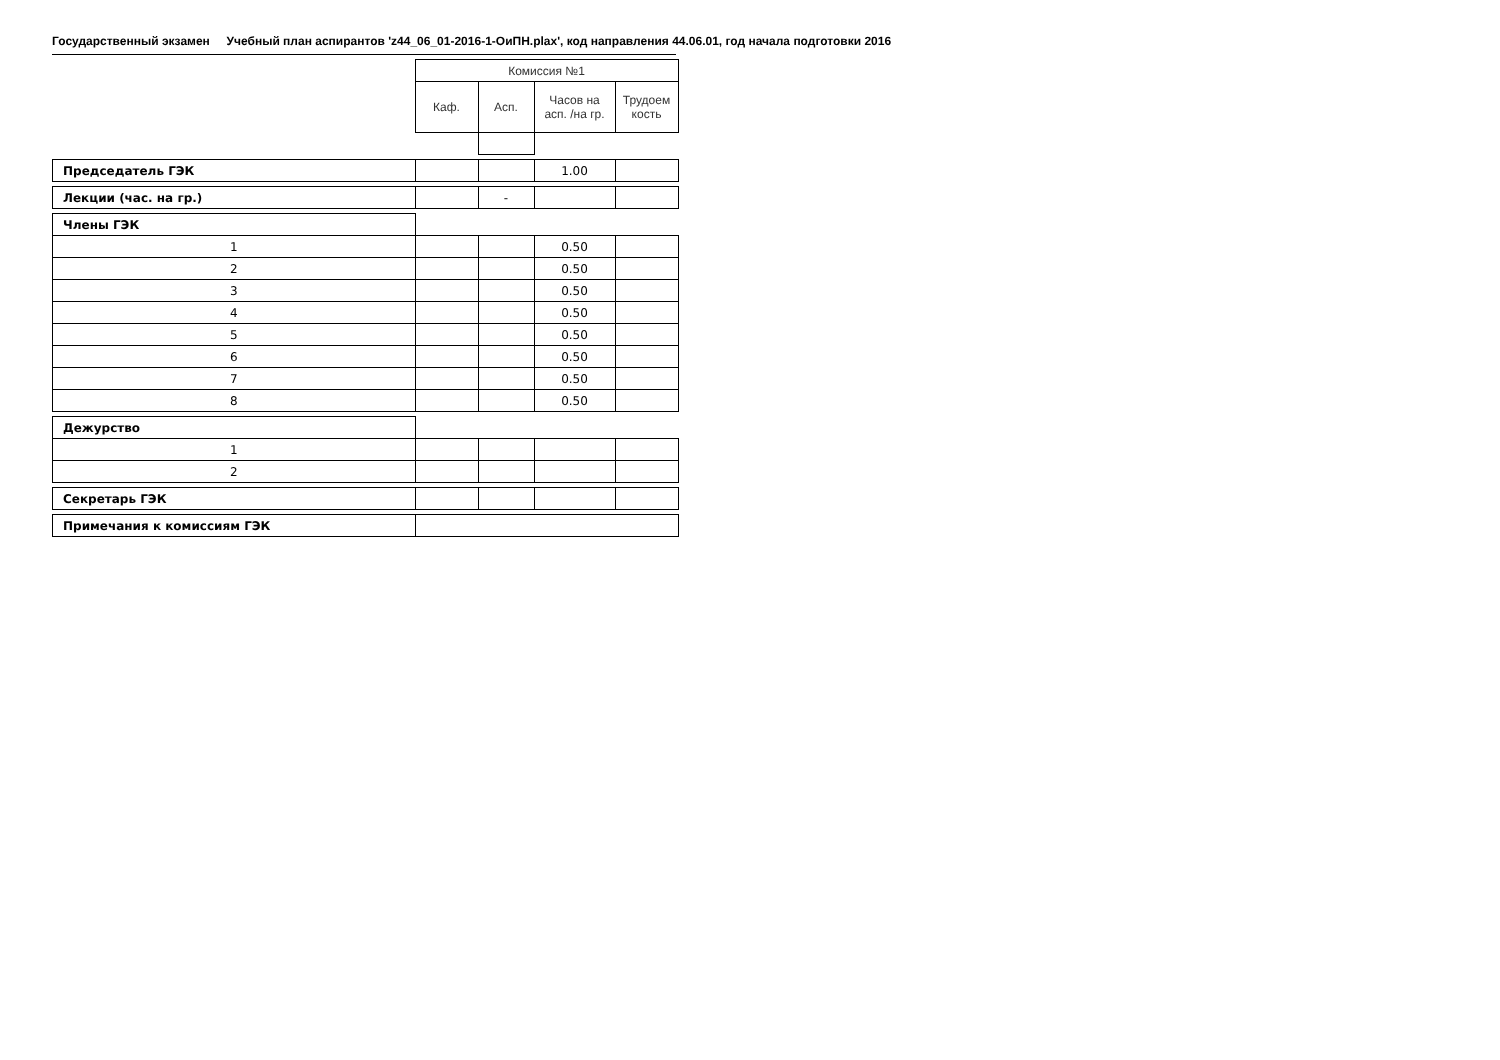Государственный экзамен Учебный план аспирантов 'z44_06_01-2016-1-ОиПН.plax', код направления 44.06.01, год начала подготовки 2016
| | Комиссия №1 | | | |
| | Каф. | Асп. | Часов на асп. /на гр. | Трудоем кость |
| Председатель ГЭК | | | 1.00 | |
| Лекции (час. на гр.) | | - | | |
| Члены ГЭК | | | | |
| 1 | | | 0.50 | |
| 2 | | | 0.50 | |
| 3 | | | 0.50 | |
| 4 | | | 0.50 | |
| 5 | | | 0.50 | |
| 6 | | | 0.50 | |
| 7 | | | 0.50 | |
| 8 | | | 0.50 | |
| Дежурство | | | | |
| 1 | | | | |
| 2 | | | | |
| Секретарь ГЭК | | | | |
| Примечания к комиссиям ГЭК | | | | |